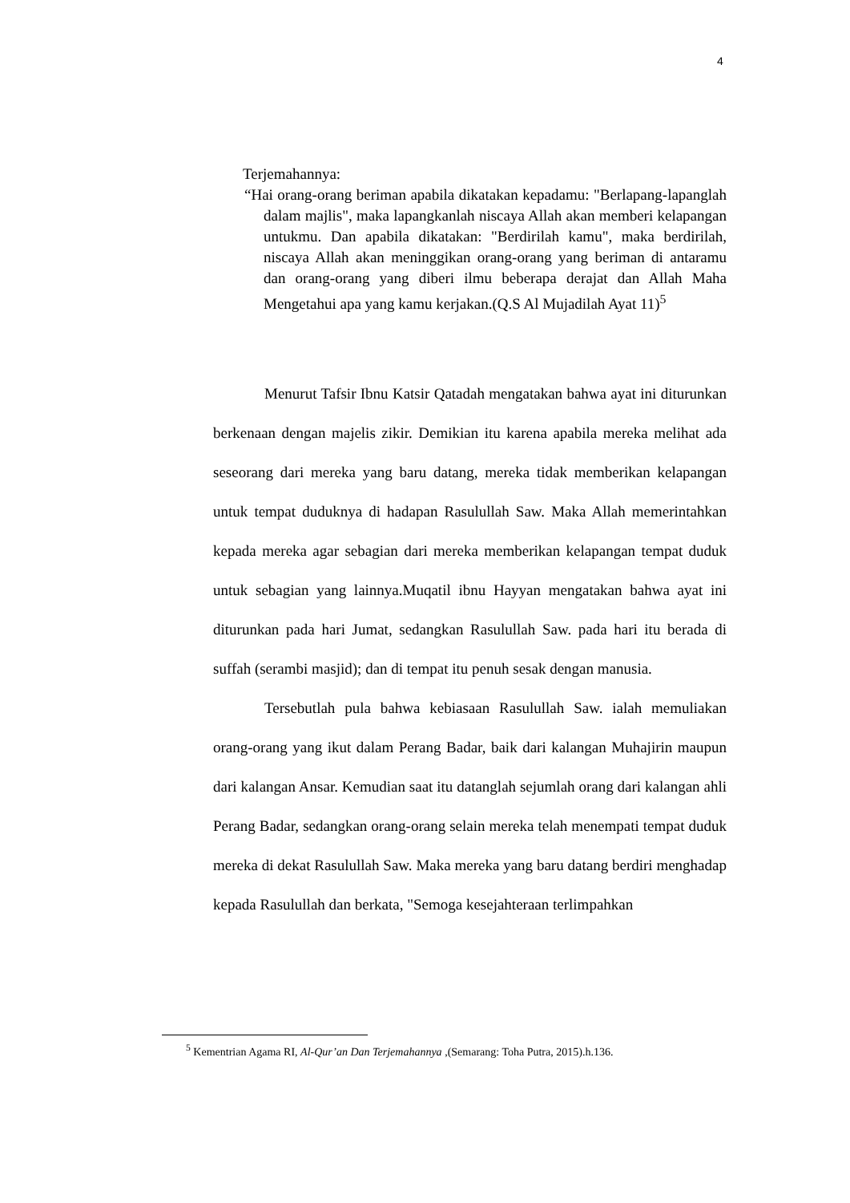4
Terjemahannya:
“Hai orang-orang beriman apabila dikatakan kepadamu: "Berlapang-lapanglah dalam majlis", maka lapangkanlah niscaya Allah akan memberi kelapangan untukmu. Dan apabila dikatakan: "Berdirilah kamu", maka berdirilah, niscaya Allah akan meninggikan orang-orang yang beriman di antaramu dan orang-orang yang diberi ilmu beberapa derajat dan Allah Maha Mengetahui apa yang kamu kerjakan.(Q.S Al Mujadilah Ayat 11)<sup>5</sup>
Menurut Tafsir Ibnu Katsir Qatadah mengatakan bahwa ayat ini diturunkan berkenaan dengan majelis zikir. Demikian itu karena apabila mereka melihat ada seseorang dari mereka yang baru datang, mereka tidak memberikan kelapangan untuk tempat duduknya di hadapan Rasulullah Saw. Maka Allah memerintahkan kepada mereka agar sebagian dari mereka memberikan kelapangan tempat duduk untuk sebagian yang lainnya.Muqatil ibnu Hayyan mengatakan bahwa ayat ini diturunkan pada hari Jumat, sedangkan Rasulullah Saw. pada hari itu berada di suffah (serambi masjid); dan di tempat itu penuh sesak dengan manusia.
Tersebutlah pula bahwa kebiasaan Rasulullah Saw. ialah memuliakan orang-orang yang ikut dalam Perang Badar, baik dari kalangan Muhajirin maupun dari kalangan Ansar. Kemudian saat itu datanglah sejumlah orang dari kalangan ahli Perang Badar, sedangkan orang-orang selain mereka telah menempati tempat duduk mereka di dekat Rasulullah Saw. Maka mereka yang baru datang berdiri menghadap kepada Rasulullah dan berkata, "Semoga kesejahteraan terlimpahkan
<sup>5</sup> Kementrian Agama RI, Al-Qur’an Dan Terjemahannya ,(Semarang: Toha Putra, 2015).h.136.